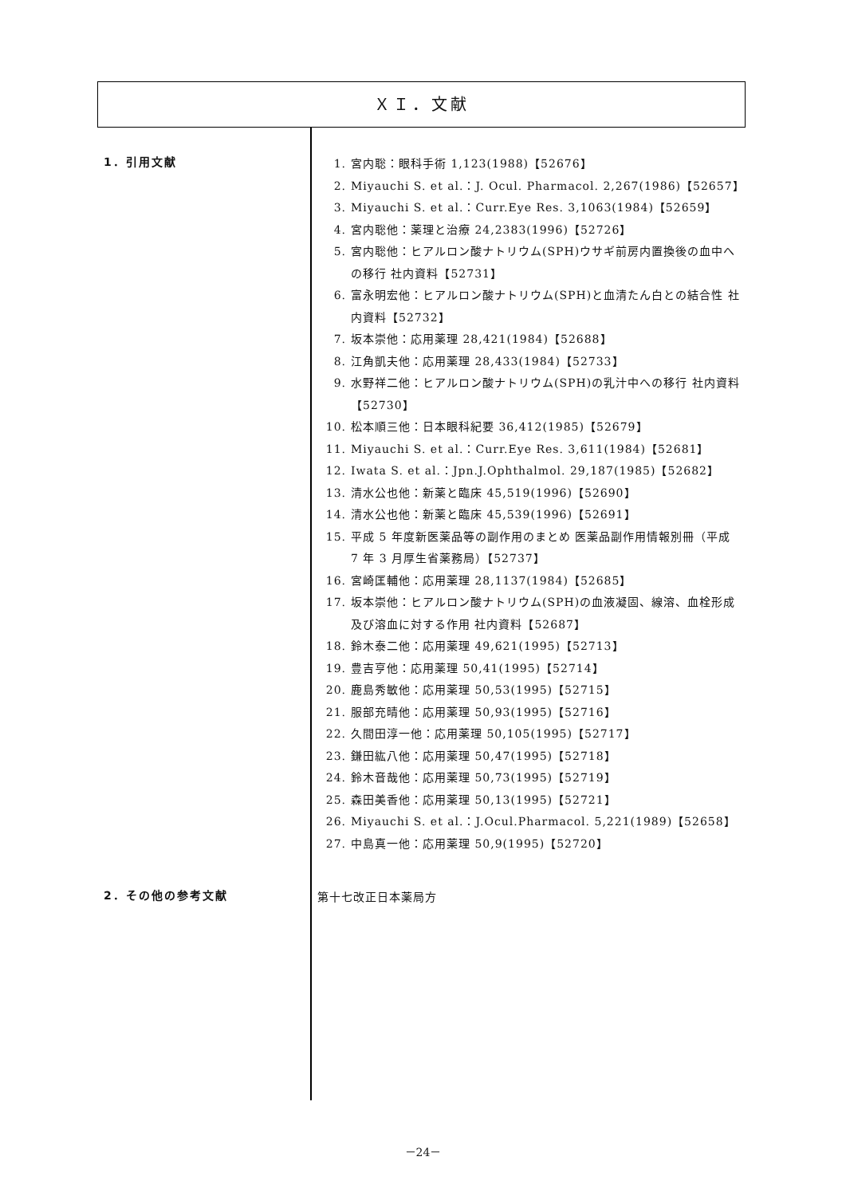ＸＩ．文献
1．引用文献
1. 宮内聡：眼科手術 1,123(1988)【52676】
2. Miyauchi S. et al.：J. Ocul. Pharmacol. 2,267(1986)【52657】
3. Miyauchi S. et al.：Curr.Eye Res. 3,1063(1984)【52659】
4. 宮内聡他：薬理と治療 24,2383(1996)【52726】
5. 宮内聡他：ヒアルロン酸ナトリウム(SPH)ウサギ前房内置換後の血中への移行 社内資料【52731】
6. 富永明宏他：ヒアルロン酸ナトリウム(SPH)と血清たん白との結合性 社内資料【52732】
7. 坂本崇他：応用薬理 28,421(1984)【52688】
8. 江角凱夫他：応用薬理 28,433(1984)【52733】
9. 水野祥二他：ヒアルロン酸ナトリウム(SPH)の乳汁中への移行 社内資料【52730】
10. 松本順三他：日本眼科紀要 36,412(1985)【52679】
11. Miyauchi S. et al.：Curr.Eye Res. 3,611(1984)【52681】
12. Iwata S. et al.：Jpn.J.Ophthalmol. 29,187(1985)【52682】
13. 清水公也他：新薬と臨床 45,519(1996)【52690】
14. 清水公也他：新薬と臨床 45,539(1996)【52691】
15. 平成 5 年度新医薬品等の副作用のまとめ 医薬品副作用情報別冊（平成 7 年 3 月厚生省薬務局）【52737】
16. 宮崎匡輔他：応用薬理 28,1137(1984)【52685】
17. 坂本崇他：ヒアルロン酸ナトリウム(SPH)の血液凝固、線溶、血栓形成及び溶血に対する作用 社内資料【52687】
18. 鈴木泰二他：応用薬理 49,621(1995)【52713】
19. 豊吉亨他：応用薬理 50,41(1995)【52714】
20. 鹿島秀敏他：応用薬理 50,53(1995)【52715】
21. 服部充晴他：応用薬理 50,93(1995)【52716】
22. 久間田淳一他：応用薬理 50,105(1995)【52717】
23. 鎌田紘八他：応用薬理 50,47(1995)【52718】
24. 鈴木音哉他：応用薬理 50,73(1995)【52719】
25. 森田美香他：応用薬理 50,13(1995)【52721】
26. Miyauchi S. et al.：J.Ocul.Pharmacol. 5,221(1989)【52658】
27. 中島真一他：応用薬理 50,9(1995)【52720】
2．その他の参考文献
第十七改正日本薬局方
－24－